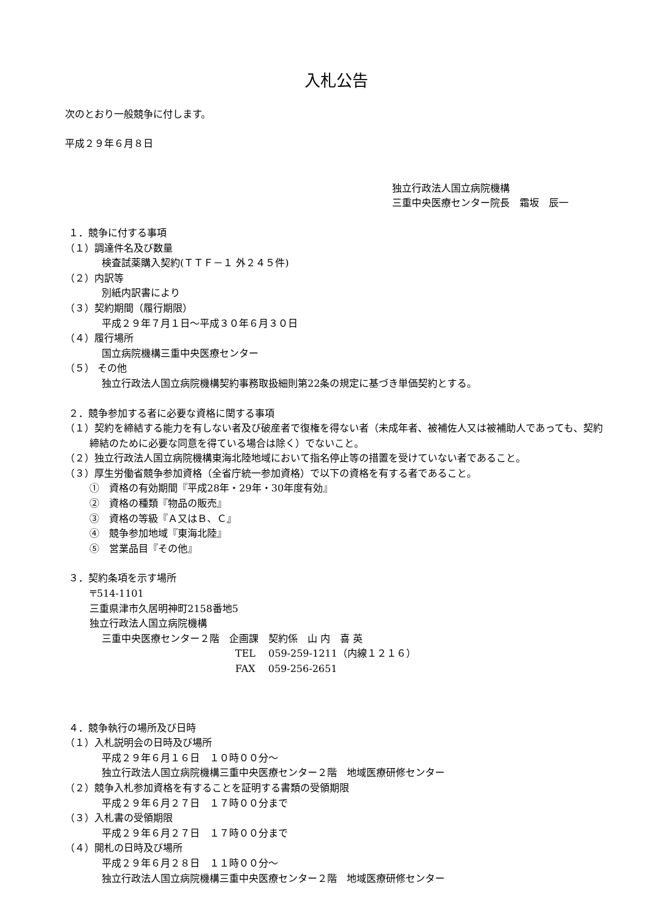入札公告
次のとおり一般競争に付します。
平成２９年６月８日
独立行政法人国立病院機構
三重中央医療センター院長　霜坂　辰一
１．競争に付する事項
（１）調達件名及び数量
検査試薬購入契約(ＴＴＦ－１ 外２４５件)
（２）内訳等
別紙内訳書により
（３）契約期間（履行期限）
平成２９年７月１日～平成３０年６月３０日
（４）履行場所
国立病院機構三重中央医療センター
（５） その他
独立行政法人国立病院機構契約事務取扱細則第22条の規定に基づき単価契約とする。
２．競争参加する者に必要な資格に関する事項
（１）契約を締結する能力を有しない者及び破産者で復権を得ない者（未成年者、被補佐人又は被補助人であっても、契約締結のために必要な同意を得ている場合は除く）でないこと。
（２）独立行政法人国立病院機構東海北陸地域において指名停止等の措置を受けていない者であること。
（３）厚生労働省競争参加資格（全省庁統一参加資格）で以下の資格を有する者であること。
①　資格の有効期間『平成28年・29年・30年度有効』
②　資格の種類『物品の販売』
③　資格の等級『Ａ又はＢ、Ｃ』
④　競争参加地域『東海北陸』
⑤　営業品目『その他』
３．契約条項を示す場所
〒514-1101
三重県津市久居明神町2158番地5
独立行政法人国立病院機構
三重中央医療センター２階　企画課　契約係　山 内　喜 英
TEL　 059-259-1211（内線１２１６）
FAX　 059-256-2651
４．競争執行の場所及び日時
（１）入札説明会の日時及び場所
平成２９年６月１６日　１０時００分～
独立行政法人国立病院機構三重中央医療センター２階　地域医療研修センター
（２）競争入札参加資格を有することを証明する書類の受領期限
平成２９年６月２７日　１７時００分まで
（３）入札書の受領期限
平成２９年６月２７日　１７時００分まで
（４）開札の日時及び場所
平成２９年６月２８日　１１時００分～
独立行政法人国立病院機構三重中央医療センター２階　地域医療研修センター